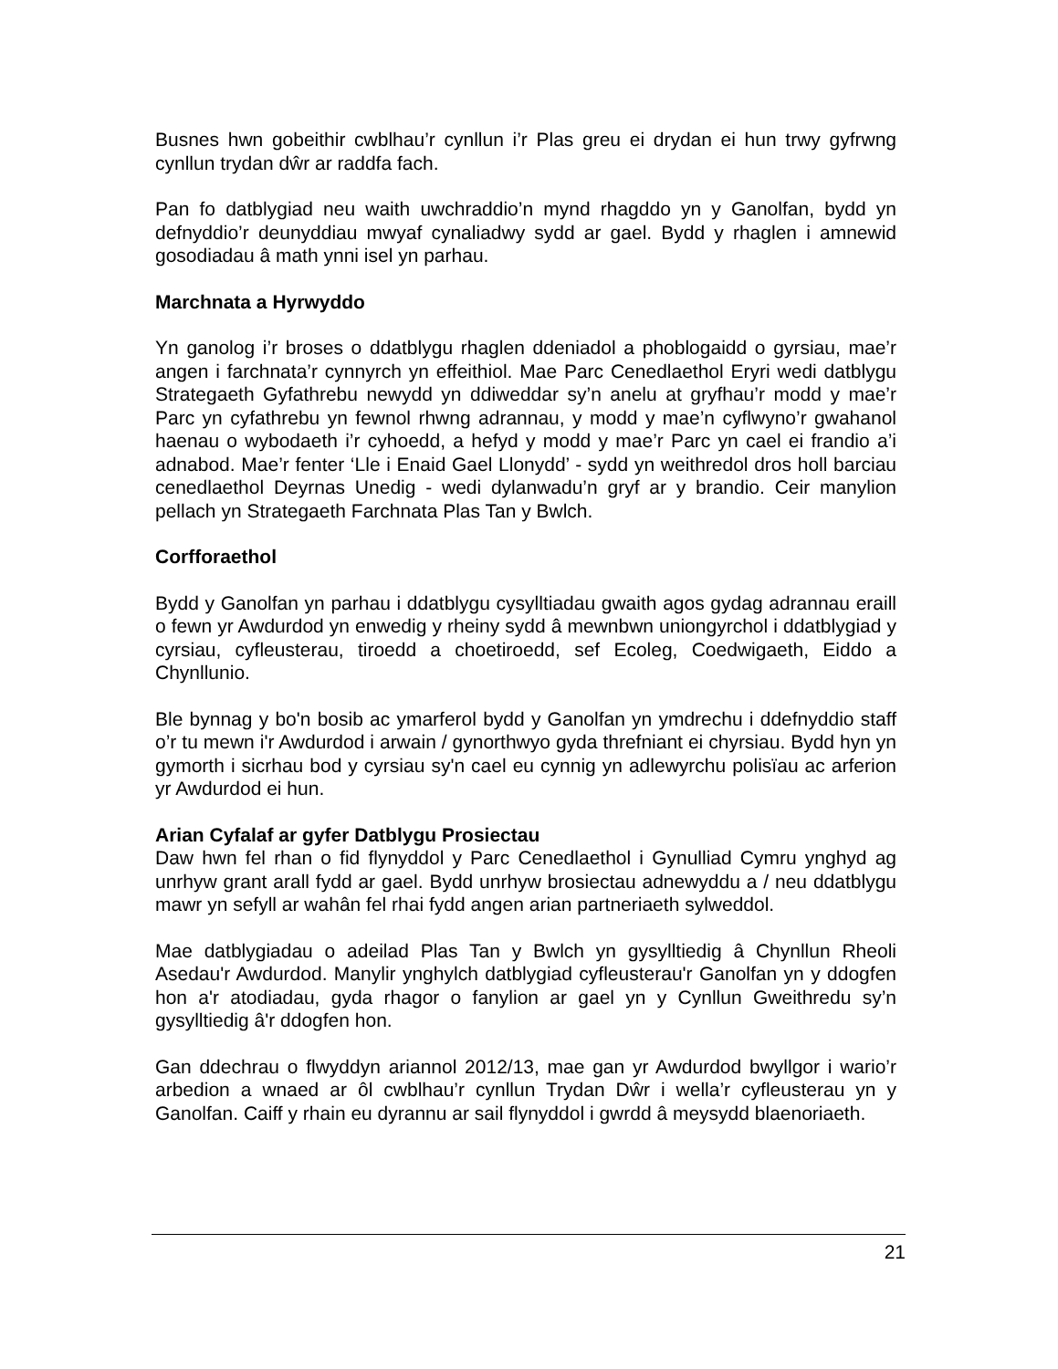Busnes hwn gobeithir cwblhau’r cynllun i’r Plas greu ei drydan ei hun trwy gyfrwng cynllun trydan dŵr ar raddfa fach.
Pan fo datblygiad neu waith uwchraddio’n mynd rhagddo yn y Ganolfan, bydd yn defnyddio’r deunyddiau mwyaf cynaliadwy sydd ar gael. Bydd y rhaglen i amnewid gosodiadau â math ynni isel yn parhau.
Marchnata a Hyrwyddo
Yn ganolog i’r broses o ddatblygu rhaglen ddeniadol a phoblogaidd o gyrsiau, mae’r angen i farchnata’r cynnyrch yn effeithiol. Mae Parc Cenedlaethol Eryri wedi datblygu Strategaeth Gyfathrebu newydd yn ddiweddar sy’n anelu at gryfhau’r modd y mae’r Parc yn cyfathrebu yn fewnol rhwng adrannau, y modd y mae’n cyflwyno’r gwahanol haenau o wybodaeth i’r cyhoedd, a hefyd y modd y mae’r Parc yn cael ei frandio a’i adnabod. Mae’r fenter ‘Lle i Enaid Gael Llonydd’ - sydd yn weithredol dros holl barciau cenedlaethol Deyrnas Unedig - wedi dylanwadu’n gryf ar y brandio. Ceir manylion pellach yn Strategaeth Farchnata Plas Tan y Bwlch.
Corfforaethol
Bydd y Ganolfan yn parhau i ddatblygu cysylltiadau gwaith agos gydag adrannau eraill o fewn yr Awdurdod yn enwedig y rheiny sydd â mewnbwn uniongyrchol i ddatblygiad y cyrsiau, cyfleusterau, tiroedd a choetiroedd, sef Ecoleg, Coedwigaeth, Eiddo a Chynllunio.
Ble bynnag y bo'n bosib ac ymarferol bydd y Ganolfan yn ymdrechu i ddefnyddio staff o’r tu mewn i'r Awdurdod i arwain / gynorthwyo gyda threfniant ei chyrsiau. Bydd hyn yn gymorth i sicrhau bod y cyrsiau sy'n cael eu cynnig yn adlewyrchu polisïau ac arferion yr Awdurdod ei hun.
Arian Cyfalaf ar gyfer Datblygu Prosiectau
Daw hwn fel rhan o fid flynyddol y Parc Cenedlaethol i Gynulliad Cymru ynghyd ag unrhyw grant arall fydd ar gael. Bydd unrhyw brosiectau adnewyddu a / neu ddatblygu mawr yn sefyll ar wahân fel rhai fydd angen arian partneriaeth sylweddol.
Mae datblygiadau o adeilad Plas Tan y Bwlch yn gysylltiedig â Chynllun Rheoli Asedau'r Awdurdod. Manylir ynghylch datblygiad cyfleusterau'r Ganolfan yn y ddogfen hon a'r atodiadau, gyda rhagor o fanylion ar gael yn y Cynllun Gweithredu sy’n gysylltiedig â'r ddogfen hon.
Gan ddechrau o flwyddyn ariannol 2012/13, mae gan yr Awdurdod bwyllgor i wario’r arbedion a wnaed ar ôl cwblhau’r cynllun Trydan Dŵr i wella’r cyfleusterau yn y Ganolfan. Caiff y rhain eu dyrannu ar sail flynyddol i gwrdd â meysydd blaenoriaeth.
21